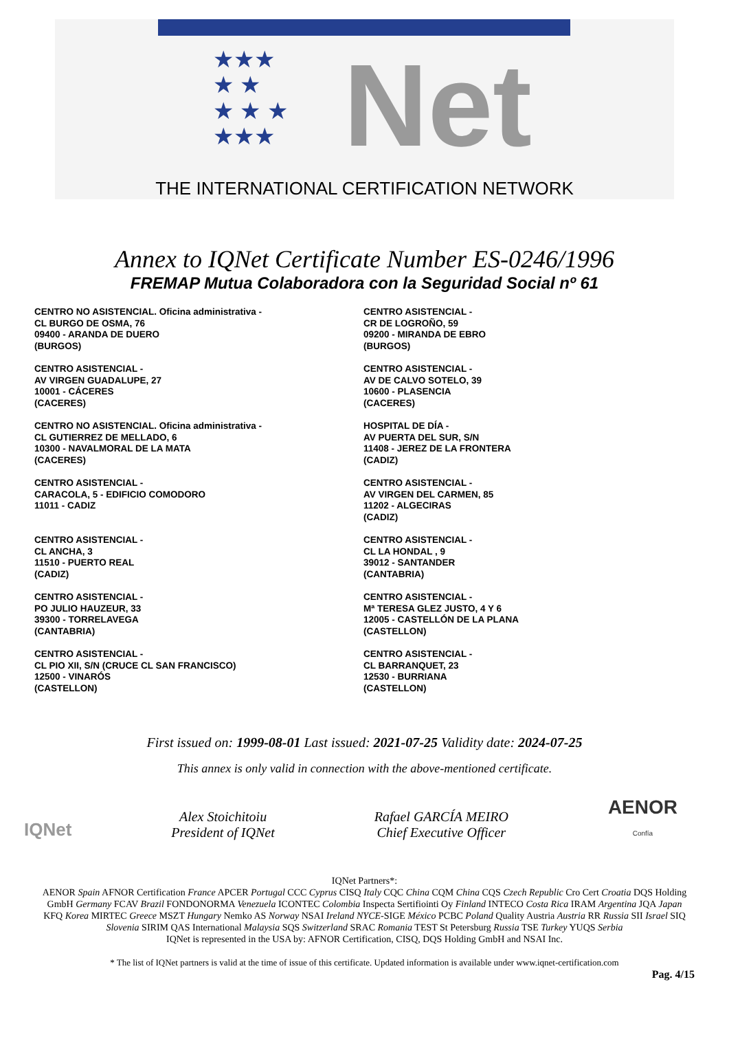★★★
★ ★
★ ★ ★
★★★
Net
THE INTERNATIONAL CERTIFICATION NETWORK
Annex to IQNet Certificate Number ES-0246/1996
FREMAP Mutua Colaboradora con la Seguridad Social nº 61
CENTRO NO ASISTENCIAL. Oficina administrativa -
CL BURGO DE OSMA, 76
09400 - ARANDA DE DUERO
(BURGOS)
CENTRO ASISTENCIAL -
AV VIRGEN GUADALUPE, 27
10001 - CÁCERES
(CACERES)
CENTRO NO ASISTENCIAL. Oficina administrativa -
CL GUTIERREZ DE MELLADO, 6
10300 - NAVALMORAL DE LA MATA
(CACERES)
CENTRO ASISTENCIAL -
CARACOLA, 5 - EDIFICIO COMODORO
11011 - CADIZ
CENTRO ASISTENCIAL -
CL ANCHA, 3
11510 - PUERTO REAL
(CADIZ)
CENTRO ASISTENCIAL -
PO JULIO HAUZEUR, 33
39300 - TORRELAVEGA
(CANTABRIA)
CENTRO ASISTENCIAL -
CL PIO XII, S/N (CRUCE CL SAN FRANCISCO)
12500 - VINARÓS
(CASTELLON)
CENTRO ASISTENCIAL -
CR DE LOGROÑO, 59
09200 - MIRANDA DE EBRO
(BURGOS)
CENTRO ASISTENCIAL -
AV DE CALVO SOTELO, 39
10600 - PLASENCIA
(CACERES)
HOSPITAL DE DÍA -
AV PUERTA DEL SUR, S/N
11408 - JEREZ DE LA FRONTERA
(CADIZ)
CENTRO ASISTENCIAL -
AV VIRGEN DEL CARMEN, 85
11202 - ALGECIRAS
(CADIZ)
CENTRO ASISTENCIAL -
CL LA HONDAL , 9
39012 - SANTANDER
(CANTABRIA)
CENTRO ASISTENCIAL -
Mª TERESA GLEZ JUSTO, 4 Y 6
12005 - CASTELLÓN DE LA PLANA
(CASTELLON)
CENTRO ASISTENCIAL -
CL BARRANQUET, 23
12530 - BURRIANA
(CASTELLON)
First issued on: 1999-08-01 Last issued: 2021-07-25 Validity date: 2024-07-25
This annex is only valid in connection with the above-mentioned certificate.
IQNet
Alex Stoichitoiu
President of IQNet
Rafael GARCÍA MEIRO
Chief Executive Officer
AENOR
Confía
IQNet Partners*:
AENOR Spain AFNOR Certification France APCER Portugal CCC Cyprus CISQ Italy CQC China CQM China CQS Czech Republic Cro Cert Croatia DQS Holding GmbH Germany FCAV Brazil FONDONORMA Venezuela ICONTEC Colombia Inspecta Sertifiointi Oy Finland INTECO Costa Rica IRAM Argentina JQA Japan KFQ Korea MIRTEC Greece MSZT Hungary Nemko AS Norway NSAI Ireland NYCE-SIGE México PCBC Poland Quality Austria Austria RR Russia SII Israel SIQ Slovenia SIRIM QAS International Malaysia SQS Switzerland SRAC Romania TEST St Petersburg Russia TSE Turkey YUQS Serbia
IQNet is represented in the USA by: AFNOR Certification, CISQ, DQS Holding GmbH and NSAI Inc.
* The list of IQNet partners is valid at the time of issue of this certificate. Updated information is available under www.iqnet-certification.com
Pag. 4/15